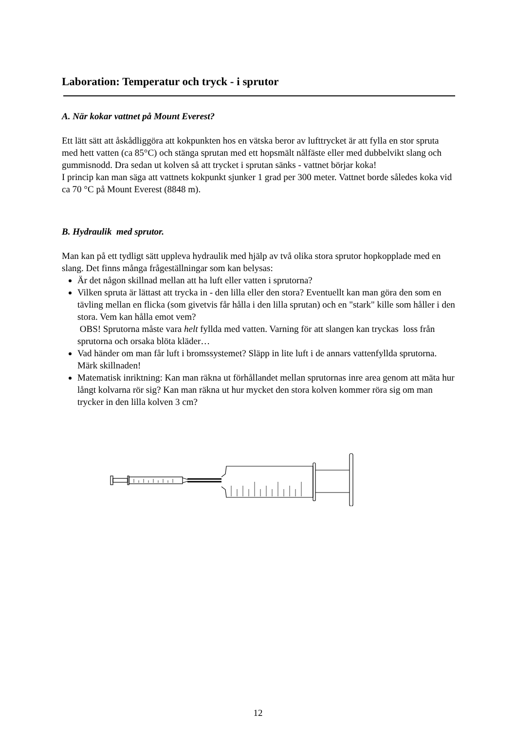Laboration: Temperatur och tryck - i sprutor
A. När kokar vattnet på Mount Everest?
Ett lätt sätt att åskådliggöra att kokpunkten hos en vätska beror av lufttrycket är att fylla en stor spruta med hett vatten (ca 85°C) och stänga sprutan med ett hopsmält nålfäste eller med dubbelvikt slang och gummisnodd. Dra sedan ut kolven så att trycket i sprutan sänks - vattnet börjar koka!
I princip kan man säga att vattnets kokpunkt sjunker 1 grad per 300 meter. Vattnet borde således koka vid ca 70 °C på Mount Everest (8848 m).
B. Hydraulik med sprutor.
Man kan på ett tydligt sätt uppleva hydraulik med hjälp av två olika stora sprutor hopkopplade med en slang. Det finns många frågeställningar som kan belysas:
Är det någon skillnad mellan att ha luft eller vatten i sprutorna?
Vilken spruta är lättast att trycka in - den lilla eller den stora? Eventuellt kan man göra den som en tävling mellan en flicka (som givetvis får hålla i den lilla sprutan) och en "stark" kille som håller i den stora. Vem kan hålla emot vem?
OBS! Sprutorna måste vara helt fyllda med vatten. Varning för att slangen kan tryckas loss från sprutorna och orsaka blöta kläder…
Vad händer om man får luft i bromssystemet? Släpp in lite luft i de annars vattenfyllda sprutorna. Märk skillnaden!
Matematisk inriktning: Kan man räkna ut förhållandet mellan sprutornas inre area genom att mäta hur långt kolvarna rör sig? Kan man räkna ut hur mycket den stora kolven kommer röra sig om man trycker in den lilla kolven 3 cm?
12